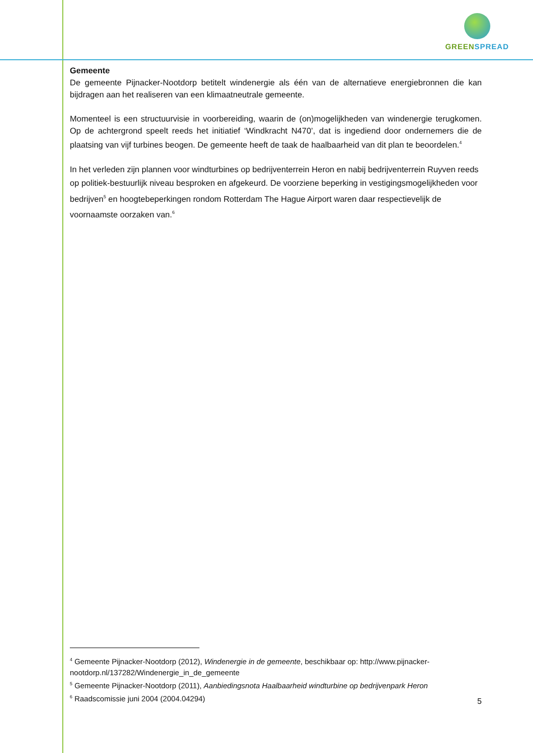GREEN SPREAD
Gemeente
De gemeente Pijnacker-Nootdorp betitelt windenergie als één van de alternatieve energiebronnen die kan bijdragen aan het realiseren van een klimaatneutrale gemeente.
Momenteel is een structuurvisie in voorbereiding, waarin de (on)mogelijkheden van windenergie terugkomen. Op de achtergrond speelt reeds het initiatief ‘Windkracht N470’, dat is ingediend door ondernemers die de plaatsing van vijf turbines beogen. De gemeente heeft de taak de haalbaarheid van dit plan te beoordelen.<sup>4</sup>
In het verleden zijn plannen voor windturbines op bedrijventerrein Heron en nabij bedrijventerrein Ruyven reeds op politiek-bestuurlijk niveau besproken en afgekeurd. De voorziene beperking in vestigingsmogelijkheden voor bedrijven<sup>5</sup> en hoogtebeperkingen rondom Rotterdam The Hague Airport waren daar respectievelijk de voornaamste oorzaken van.<sup>6</sup>
<sup>4</sup> Gemeente Pijnacker-Nootdorp (2012), Windenergie in de gemeente, beschikbaar op: http://www.pijnacker-nootdorp.nl/137282/Windenergie_in_de_gemeente
<sup>5</sup> Gemeente Pijnacker-Nootdorp (2011), Aanbiedingsnota Haalbaarheid windturbine op bedrijvenpark Heron
<sup>6</sup> Raadscomissie juni 2004 (2004.04294)
5